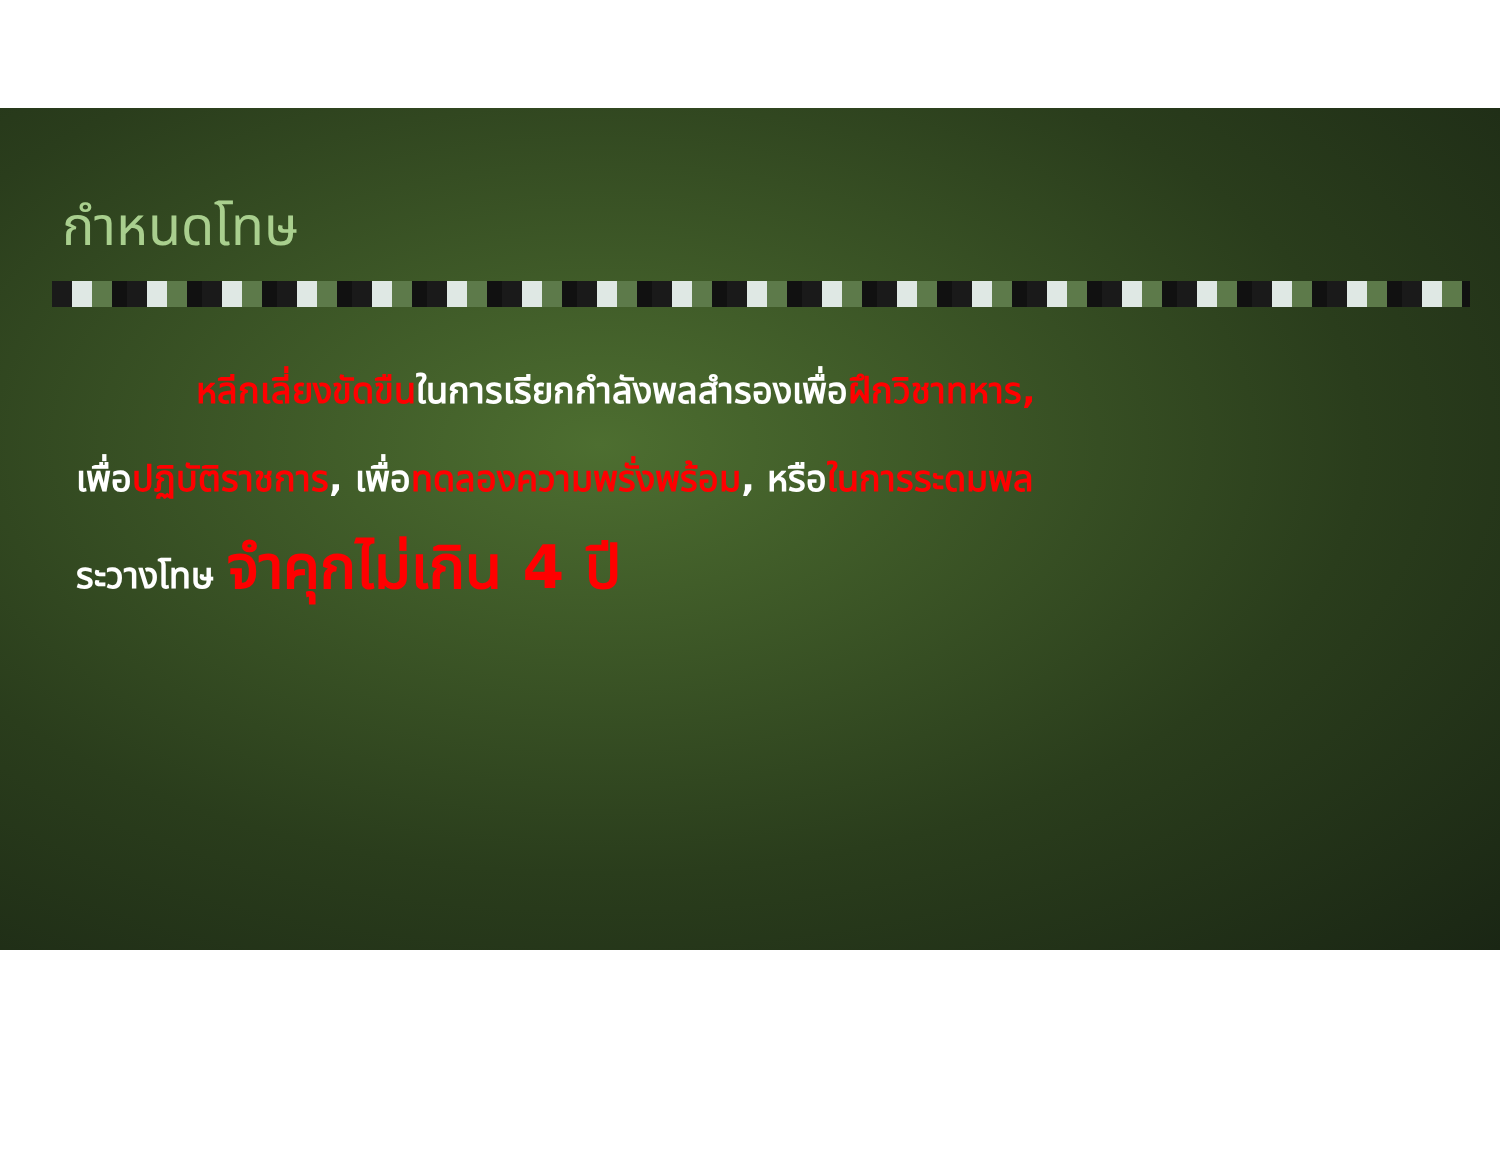กำหนดโทษ
หลีกเลี่ยงขัดขืนในการเรียกกำลังพลสำรองเพื่อฝึกวิชาทหาร,
เพื่อปฏิบัติราชการ, เพื่อทดลองความพรั่งพร้อม, หรือในการระดมพล
ระวางโทษ จำคุกไม่เกิน 4 ปี